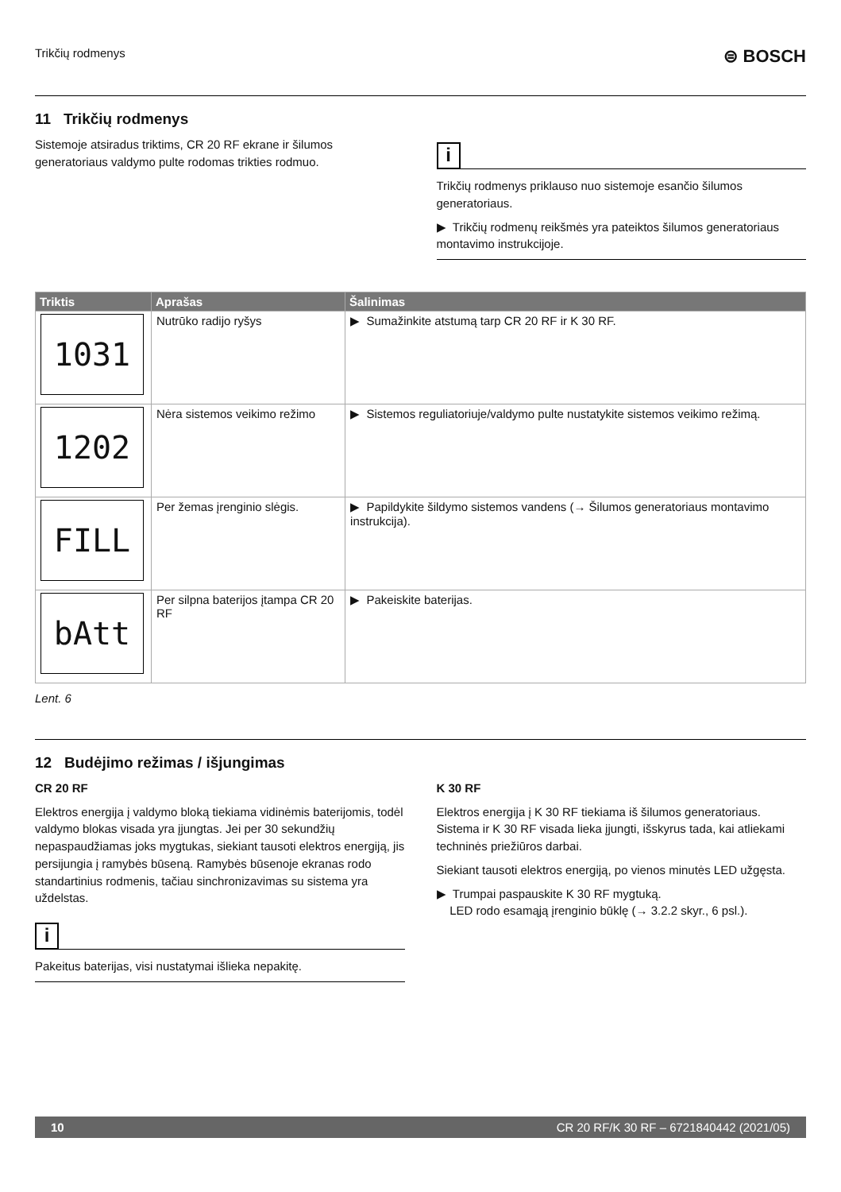Trikčių rodmenys ⊜ BOSCH
11 Trikčių rodmenys
Sistemoje atsiradus triktims, CR 20 RF ekrane ir šilumos generatoriaus valdymo pulte rodomas trikties rodmuo.
i
Trikčių rodmenys priklauso nuo sistemoje esančio šilumos generatoriaus.
▶ Trikčių rodmenų reikšmės yra pateiktos šilumos generatoriaus montavimo instrukcijoje.
| Triktis | Aprašas | Šalinimas |
| --- | --- | --- |
| 1031 | Nutrūko radijo ryšys | ▶ Sumažinkite atstumą tarp CR 20 RF ir K 30 RF. |
| 1202 | Nėra sistemos veikimo režimo | ▶ Sistemos reguliatoriuje/valdymo pulte nustatykite sistemos veikimo režimą. |
| FILL | Per žemas įrenginio slėgis. | ▶ Papildykite šildymo sistemos vandens (→ Šilumos generatoriaus montavimo instrukcija). |
| bAtt | Per silpna baterijos įtampa CR 20 RF | ▶ Pakeiskite baterijas. |
Lent. 6
12 Budėjimo režimas / išjungimas
CR 20 RF
Elektros energija į valdymo bloką tiekiama vidinėmis baterijomis, todėl valdymo blokas visada yra įjungtas. Jei per 30 sekundžių nepaspaudžiamas joks mygtukas, siekiant tausoti elektros energiją, jis persijungia į ramybės būseną. Ramybės būsenoje ekranas rodo standartinius rodmenis, tačiau sinchronizavimas su sistema yra uždelstas.
i
Pakeitus baterijas, visi nustatymai išlieka nepakitę.
K 30 RF
Elektros energija į K 30 RF tiekiama iš šilumos generatoriaus. Sistema ir K 30 RF visada lieka įjungti, išskyrus tada, kai atliekami techninės priežiūros darbai.
Siekiant tausoti elektros energiją, po vienos minutės LED užgęsta.
▶ Trumpai paspauskite K 30 RF mygtuką.
LED rodo esamąją įrenginio būklę (→ 3.2.2 skyr., 6 psl.).
10 CR 20 RF/K 30 RF – 6721840442 (2021/05)